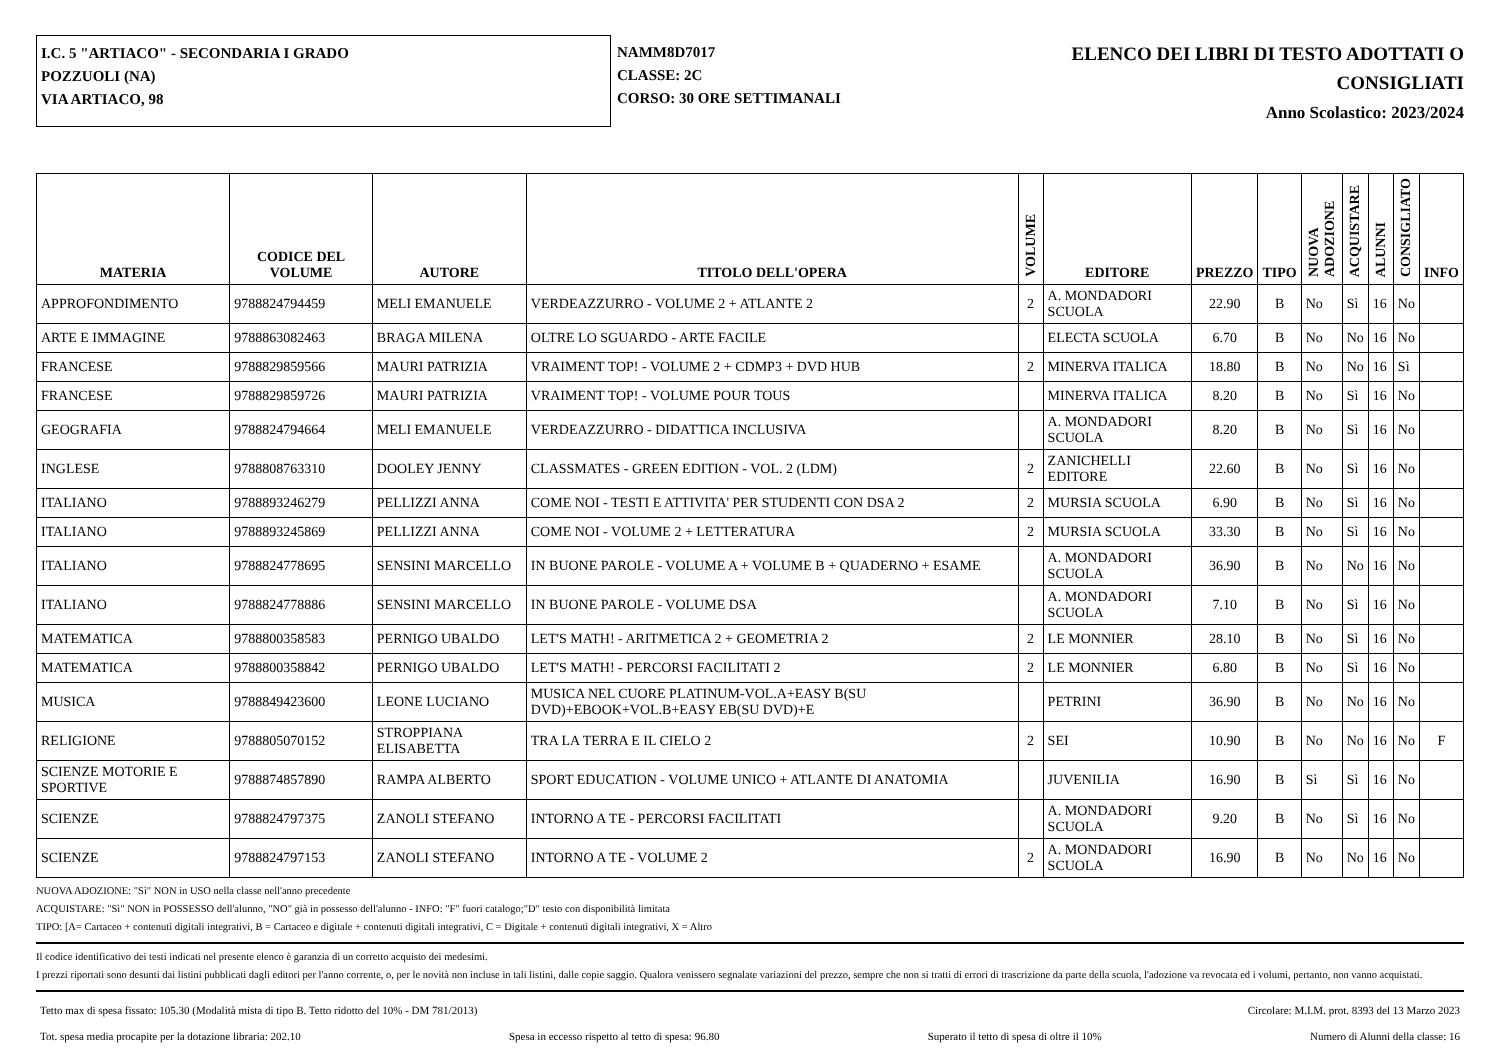I.C. 5 "ARTIACO" - SECONDARIA I GRADO
POZZUOLI (NA)
VIA ARTIACO, 98
NAMM8D7017
CLASSE: 2C
CORSO: 30 ORE SETTIMANALI
ELENCO DEI LIBRI DI TESTO ADOTTATI O
CONSIGLIATI
Anno Scolastico: 2023/2024
| MATERIA | CODICE DEL VOLUME | AUTORE | TITOLO DELL'OPERA | VOLUME | EDITORE | PREZZO | TIPO | NUOVA ADOZIONE | ACQUISTARE | ALUNNI | CONSIGLIATO | INFO |
| --- | --- | --- | --- | --- | --- | --- | --- | --- | --- | --- | --- | --- |
| APPROFONDIMENTO | 9788824794459 | MELI EMANUELE | VERDEAZZURRO - VOLUME 2 + ATLANTE 2 | 2 | A. MONDADORI SCUOLA | 22.90 | B | No | Sì | 16 | No | |
| ARTE E IMMAGINE | 9788863082463 | BRAGA MILENA | OLTRE LO SGUARDO - ARTE FACILE | | ELECTA SCUOLA | 6.70 | B | No | No | 16 | No | |
| FRANCESE | 9788829859566 | MAURI PATRIZIA | VRAIMENT TOP! - VOLUME 2 + CDMP3 + DVD HUB | 2 | MINERVA ITALICA | 18.80 | B | No | No | 16 | Sì | |
| FRANCESE | 9788829859726 | MAURI PATRIZIA | VRAIMENT TOP! - VOLUME POUR TOUS | | MINERVA ITALICA | 8.20 | B | No | Sì | 16 | No | |
| GEOGRAFIA | 9788824794664 | MELI EMANUELE | VERDEAZZURRO - DIDATTICA INCLUSIVA | | A. MONDADORI SCUOLA | 8.20 | B | No | Sì | 16 | No | |
| INGLESE | 9788808763310 | DOOLEY JENNY | CLASSMATES - GREEN EDITION - VOL. 2 (LDM) | 2 | ZANICHELLI EDITORE | 22.60 | B | No | Sì | 16 | No | |
| ITALIANO | 9788893246279 | PELLIZZI ANNA | COME NOI - TESTI E ATTIVITA' PER STUDENTI CON DSA 2 | 2 | MURSIA SCUOLA | 6.90 | B | No | Sì | 16 | No | |
| ITALIANO | 9788893245869 | PELLIZZI ANNA | COME NOI - VOLUME 2 + LETTERATURA | 2 | MURSIA SCUOLA | 33.30 | B | No | Sì | 16 | No | |
| ITALIANO | 9788824778695 | SENSINI MARCELLO | IN BUONE PAROLE - VOLUME A + VOLUME B + QUADERNO + ESAME | | A. MONDADORI SCUOLA | 36.90 | B | No | No | 16 | No | |
| ITALIANO | 9788824778886 | SENSINI MARCELLO | IN BUONE PAROLE - VOLUME DSA | | A. MONDADORI SCUOLA | 7.10 | B | No | Sì | 16 | No | |
| MATEMATICA | 9788800358583 | PERNIGO UBALDO | LET'S MATH! - ARITMETICA 2 + GEOMETRIA 2 | 2 | LE MONNIER | 28.10 | B | No | Sì | 16 | No | |
| MATEMATICA | 9788800358842 | PERNIGO UBALDO | LET'S MATH! - PERCORSI FACILITATI 2 | 2 | LE MONNIER | 6.80 | B | No | Sì | 16 | No | |
| MUSICA | 9788849423600 | LEONE LUCIANO | MUSICA NEL CUORE PLATINUM-VOL.A+EASY B(SU DVD)+EBOOK+VOL.B+EASY EB(SU DVD)+E | | PETRINI | 36.90 | B | No | No | 16 | No | |
| RELIGIONE | 9788805070152 | STROPPIANA ELISABETTA | TRA LA TERRA E IL CIELO 2 | 2 | SEI | 10.90 | B | No | No | 16 | No | F |
| SCIENZE MOTORIE E SPORTIVE | 9788874857890 | RAMPA ALBERTO | SPORT EDUCATION - VOLUME UNICO + ATLANTE DI ANATOMIA | | JUVENILIA | 16.90 | B | Sì | Sì | 16 | No | |
| SCIENZE | 9788824797375 | ZANOLI STEFANO | INTORNO A TE - PERCORSI FACILITATI | | A. MONDADORI SCUOLA | 9.20 | B | No | Sì | 16 | No | |
| SCIENZE | 9788824797153 | ZANOLI STEFANO | INTORNO A TE - VOLUME 2 | 2 | A. MONDADORI SCUOLA | 16.90 | B | No | No | 16 | No | |
NUOVA ADOZIONE: "Sì" NON in USO nella classe nell'anno precedente
ACQUISTARE: "Sì" NON in POSSESSO dell'alunno, "NO" già in possesso dell'alunno - INFO: "F" fuori catalogo;"D" testo con disponibilità limitata
TIPO: [A= Cartaceo + contenuti digitali integrativi, B = Cartaceo e digitale + contenuti digitali integrativi, C = Digitale + contenuti digitali integrativi, X = Altro
Il codice identificativo dei testi indicati nel presente elenco è garanzia di un corretto acquisto dei medesimi.
I prezzi riportati sono desunti dai listini pubblicati dagli editori per l'anno corrente, o, per le novità non incluse in tali listini, dalle copie saggio. Qualora venissero segnalate variazioni del prezzo, sempre che non si tratti di errori di trascrizione da parte della scuola, l'adozione va revocata ed i volumi, pertanto, non vanno acquistati.
Tetto max di spesa fissato: 105.30 (Modalità mista di tipo B. Tetto ridotto del 10% - DM 781/2013) Circolare: M.I.M. prot. 8393 del 13 Marzo 2023
Tot. spesa media procapite per la dotazione libraria: 202.10 Spesa in eccesso rispetto al tetto di spesa: 96.80 Superato il tetto di spesa di oltre il 10% Numero di Alunni della classe: 16